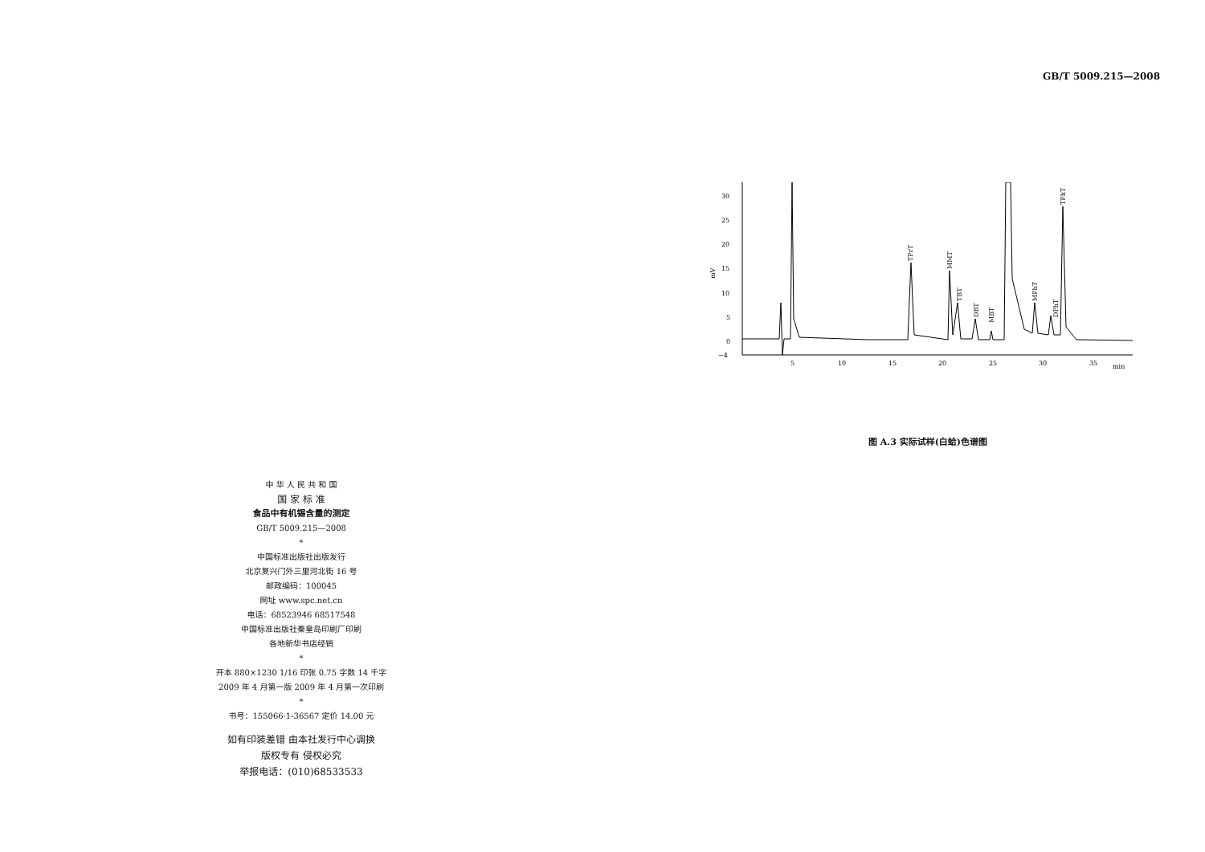中 华 人 民 共 和 国
国 家 标 准
食品中有机锡含量的测定
GB/T 5009.215—2008
*
中国标准出版社出版发行
北京复兴门外三里河北街 16 号
邮政编码：100045
网址 www.spc.net.cn
电话：68523946 68517548
中国标准出版社秦皇岛印刷厂印刷
各地新华书店经销
*
开本 880×1230 1/16 印张 0.75 字数 14 千字
2009 年 4 月第一版 2009 年 4 月第一次印刷
*
书号：155066·1-36567 定价 14.00 元
如有印装差错 由本社发行中心调换
版权专有 侵权必究
举报电话：(010)68533533
GB/T 5009.215—2008
mV
30
25
20
15
10
5
0
−4
5
10
15
20
25
30
35
min
TPrT
MMT
TBT
DBT
MBT
MPhT
DPhT
TPhT
图 A.3 实际试样(白蛤)色谱图